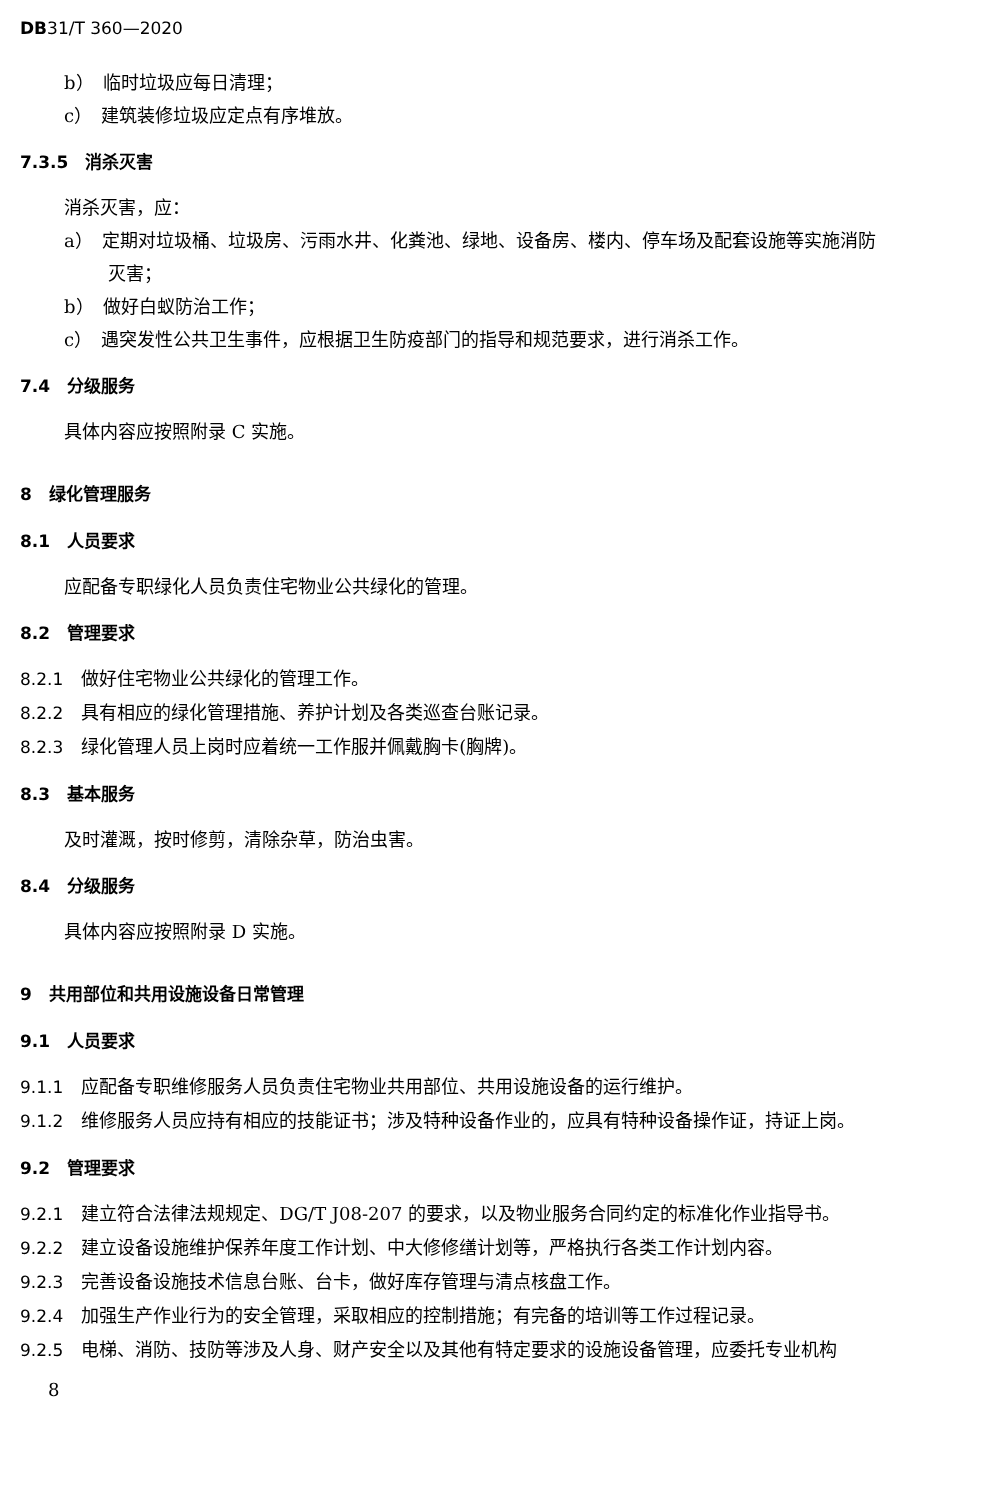DB31/T 360—2020
b）　临时垃圾应每日清理；
c）　建筑装修垃圾应定点有序堆放。
7.3.5　消杀灭害
消杀灭害，应：
a）　定期对垃圾桶、垃圾房、污雨水井、化粪池、绿地、设备房、楼内、停车场及配套设施等实施消防
灭害；
b）　做好白蚁防治工作；
c）　遇突发性公共卫生事件，应根据卫生防疫部门的指导和规范要求，进行消杀工作。
7.4　分级服务
具体内容应按照附录 C 实施。
8　绿化管理服务
8.1　人员要求
应配备专职绿化人员负责住宅物业公共绿化的管理。
8.2　管理要求
8.2.1　做好住宅物业公共绿化的管理工作。
8.2.2　具有相应的绿化管理措施、养护计划及各类巡查台账记录。
8.2.3　绿化管理人员上岗时应着统一工作服并佩戴胸卡(胸牌)。
8.3　基本服务
及时灌溉，按时修剪，清除杂草，防治虫害。
8.4　分级服务
具体内容应按照附录 D 实施。
9　共用部位和共用设施设备日常管理
9.1　人员要求
9.1.1　应配备专职维修服务人员负责住宅物业共用部位、共用设施设备的运行维护。
9.1.2　维修服务人员应持有相应的技能证书；涉及特种设备作业的，应具有特种设备操作证，持证上岗。
9.2　管理要求
9.2.1　建立符合法律法规规定、DG/T J08-207 的要求，以及物业服务合同约定的标准化作业指导书。
9.2.2　建立设备设施维护保养年度工作计划、中大修修缮计划等，严格执行各类工作计划内容。
9.2.3　完善设备设施技术信息台账、台卡，做好库存管理与清点核盘工作。
9.2.4　加强生产作业行为的安全管理，采取相应的控制措施；有完备的培训等工作过程记录。
9.2.5　电梯、消防、技防等涉及人身、财产安全以及其他有特定要求的设施设备管理，应委托专业机构
8